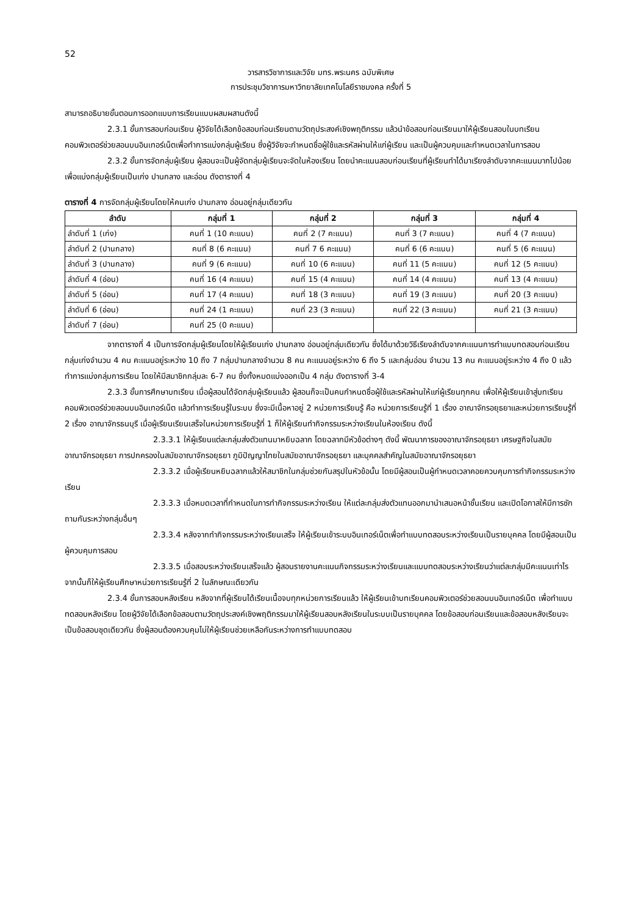52
วารสารวิชาการและวิจัย มทร.พระนคร ฉบับพิเศษ
การประชุมวิชาการมหาวิทยาลัยเทคโนโลยีราชมงคล ครั้งที่ 5
สามารถอธิบายขั้นตอนการออกแบบการเรียนแบบผสมผสานดังนี้
2.3.1 ขั้นการสอบก่อนเรียน ผู้วิจัยได้เลือกข้อสอบก่อนเรียนตามวัตถุประสงค์เชิงพฤติกรรม แล้วนำข้อสอบก่อนเรียนมาให้ผู้เรียนสอบในบทเรียนคอมพิวเตอร์ช่วยสอนบนอินเทอร์เน็ตเพื่อทำการแบ่งกลุ่มผู้เรียน ซึ่งผู้วิจัยจะกำหนดชื่อผู้ใช้และรหัสผ่านให้แก่ผู้เรียน และเป็นผู้ควบคุมและกำหนดเวลาในการสอบ
2.3.2 ขั้นการจัดกลุ่มผู้เรียน ผู้สอนจะเป็นผู้จัดกลุ่มผู้เรียนจะจัดในห้องเรียน โดยนำคะแนนสอบก่อนเรียนที่ผู้เรียนทำได้มาเรียงลำดับจากคะแนนมากไปน้อย เพื่อแบ่งกลุ่มผู้เรียนเป็นเก่ง ปานกลาง และอ่อน ดังตารางที่ 4
ตารางที่ 4 การจัดกลุ่มผู้เรียนโดยให้คนเก่ง ปานกลาง อ่อนอยู่กลุ่มเดียวกัน
| ลำดับ | กลุ่มที่ 1 | กลุ่มที่ 2 | กลุ่มที่ 3 | กลุ่มที่ 4 |
| --- | --- | --- | --- | --- |
| ลำดับที่ 1 (เก่ง) | คนที่ 1 (10 คะแนน) | คนที่ 2 (7 คะแนน) | คนที่ 3 (7 คะแนน) | คนที่ 4 (7 คะแนน) |
| ลำดับที่ 2 (ปานกลาง) | คนที่ 8 (6 คะแนน) | คนที่ 7 6 คะแนน) | คนที่ 6 (6 คะแนน) | คนที่ 5 (6 คะแนน) |
| ลำดับที่ 3 (ปานกลาง) | คนที่ 9 (6 คะแนน) | คนที่ 10 (6 คะแนน) | คนที่ 11 (5 คะแนน) | คนที่ 12 (5 คะแนน) |
| ลำดับที่ 4 (อ่อน) | คนที่ 16 (4 คะแนน) | คนที่ 15 (4 คะแนน) | คนที่ 14 (4 คะแนน) | คนที่ 13 (4 คะแนน) |
| ลำดับที่ 5 (อ่อน) | คนที่ 17 (4 คะแนน) | คนที่ 18 (3 คะแนน) | คนที่ 19 (3 คะแนน) | คนที่ 20 (3 คะแนน) |
| ลำดับที่ 6 (อ่อน) | คนที่ 24 (1 คะแนน) | คนที่ 23 (3 คะแนน) | คนที่ 22 (3 คะแนน) | คนที่ 21 (3 คะแนน) |
| ลำดับที่ 7 (อ่อน) | คนที่ 25 (0 คะแนน) | | | |
จากตารางที่ 4 เป็นการจัดกลุ่มผู้เรียนโดยให้ผู้เรียนเก่ง ปานกลาง อ่อนอยู่กลุ่มเดียวกัน ซึ่งได้มาด้วยวิธีเรียงลำดับจากคะแนนการทำแบบทดสอบก่อนเรียน กลุ่มเก่งจำนวน 4 คน คะแนนอยู่ระหว่าง 10 ถึง 7 กลุ่มปานกลางจำนวน 8 คน คะแนนอยู่ระหว่าง 6 ถึง 5 และกลุ่มอ่อน จำนวน 13 คน คะแนนอยู่ระหว่าง 4 ถึง 0 แล้วทำการแบ่งกลุ่มการเรียน โดยให้มีสมาชิกกลุ่มละ 6-7 คน ซึ่งทั้งหมดแบ่งออกเป็น 4 กลุ่ม ดังตารางที่ 3-4
2.3.3 ขั้นการศึกษาบทเรียน เมื่อผู้สอนได้จัดกลุ่มผู้เรียนแล้ว ผู้สอนก็จะเป็นคนกำหนดชื่อผู้ใช้และรหัสผ่านให้แก่ผู้เรียนทุกคน เพื่อให้ผู้เรียนเข้าสู่บทเรียนคอมพิวเตอร์ช่วยสอนบนอินเทอร์เน็ต แล้วทำการเรียนรู้ในระบบ ซึ่งจะมีเนื้อหาอยู่ 2 หน่วยการเรียนรู้ คือ หน่วยการเรียนรู้ที่ 1 เรื่อง อาณาจักรอยุธยาและหน่วยการเรียนรู้ที่ 2 เรื่อง อาณาจักรธนบุรี เมื่อผู้เรียนเรียนเสร็จในหน่วยการเรียนรู้ที่ 1 ก็ให้ผู้เรียนทำกิจกรรมระหว่างเรียนในห้องเรียน ดังนี้
2.3.3.1 ให้ผู้เรียนแต่ละกลุ่มส่งตัวแทนมาหยิบฉลาก โดยฉลากมีหัวข้อต่างๆ ดังนี้ พัฒนาการของอาณาจักรอยุธยา เศรษฐกิจในสมัยอาณาจักรอยุธยา การปกครองในสมัยอาณาจักรอยุธยา ภูมิปัญญาไทยในสมัยอาณาจักรอยุธยา และบุคคลสำคัญในสมัยอาณาจักรอยุธยา
2.3.3.2 เมื่อผู้เรียนหยิบฉลากแล้วให้สมาชิกในกลุ่มช่วยกันสรุปในหัวข้อนั้น โดยมีผู้สอนเป็นผู้กำหนดเวลาคอยควบคุมการทำกิจกรรมระหว่างเรียน
2.3.3.3 เมื่อหมดเวลาที่กำหนดในการทำกิจกรรมระหว่างเรียน ให้แต่ละกลุ่มส่งตัวแทนออกมานำเสนอหน้าชั้นเรียน และเปิดโอกาสให้มีการซักถามกันระหว่างกลุ่มอื่นๆ
2.3.3.4 หลังจากทำกิจกรรมระหว่างเรียนเสร็จ ให้ผู้เรียนเข้าระบบอินเทอร์เน็ตเพื่อทำแบบทดสอบระหว่างเรียนเป็นรายบุคคล โดยมีผู้สอนเป็นผู้ควบคุมการสอบ
2.3.3.5 เมื่อสอบระหว่างเรียนเสร็จแล้ว ผู้สอนรายงานคะแนนกิจกรรมระหว่างเรียนและแบบทดสอบระหว่างเรียนว่าแต่ละกลุ่มมีคะแนนเท่าไร จากนั้นก็ให้ผู้เรียนศึกษาหน่วยการเรียนรู้ที่ 2 ในลักษณะเดียวกัน
2.3.4 ขั้นการสอบหลังเรียน หลังจากที่ผู้เรียนได้เรียนเนื้อจบทุกหน่วยการเรียนแล้ว ให้ผู้เรียนเข้าบทเรียนคอมพิวเตอร์ช่วยสอนบนอินเทอร์เน็ต เพื่อทำแบบทดสอบหลังเรียน โดยผู้วิจัยได้เลือกข้อสอบตามวัตถุประสงค์เชิงพฤติกรรมมาให้ผู้เรียนสอบหลังเรียนในระบบเป็นรายบุคคล โดยข้อสอบก่อนเรียนและข้อสอบหลังเรียนจะเป็นข้อสอบชุดเดียวกัน ซึ่งผู้สอนต้องควบคุมไม่ให้ผู้เรียนช่วยเหลือกันระหว่างการทำแบบทดสอบ